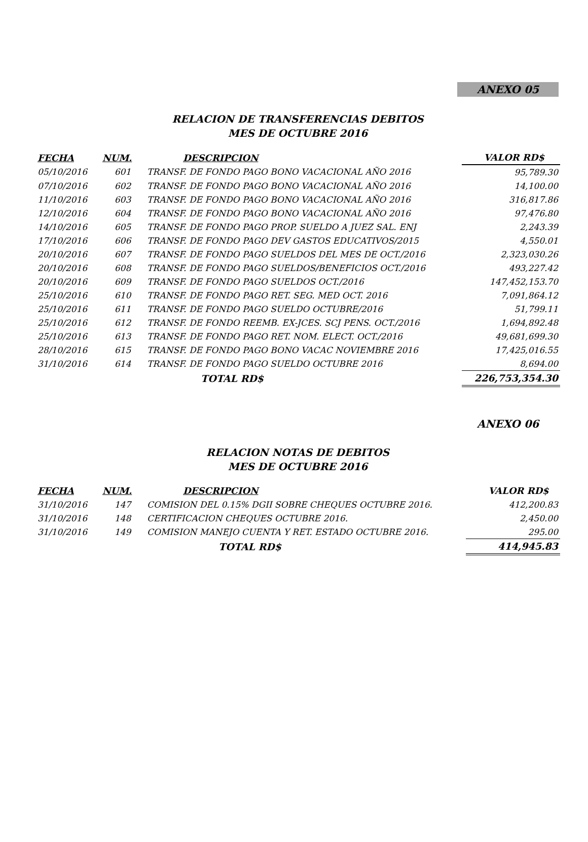ANEXO 05
RELACION DE TRANSFERENCIAS DEBITOS
MES DE OCTUBRE 2016
| FECHA | NUM. | DESCRIPCION | VALOR RD$ |
| --- | --- | --- | --- |
| 05/10/2016 | 601 | TRANSF. DE FONDO PAGO BONO VACACIONAL AÑO 2016 | 95,789.30 |
| 07/10/2016 | 602 | TRANSF. DE FONDO PAGO BONO VACACIONAL AÑO 2016 | 14,100.00 |
| 11/10/2016 | 603 | TRANSF. DE FONDO PAGO BONO VACACIONAL AÑO 2016 | 316,817.86 |
| 12/10/2016 | 604 | TRANSF. DE FONDO PAGO BONO VACACIONAL AÑO 2016 | 97,476.80 |
| 14/10/2016 | 605 | TRANSF. DE FONDO PAGO PROP. SUELDO A JUEZ SAL. ENJ | 2,243.39 |
| 17/10/2016 | 606 | TRANSF. DE FONDO PAGO DEV GASTOS EDUCATIVOS/2015 | 4,550.01 |
| 20/10/2016 | 607 | TRANSF. DE FONDO PAGO SUELDOS DEL MES DE OCT./2016 | 2,323,030.26 |
| 20/10/2016 | 608 | TRANSF. DE FONDO PAGO SUELDOS/BENEFICIOS OCT./2016 | 493,227.42 |
| 20/10/2016 | 609 | TRANSF. DE FONDO PAGO SUELDOS OCT./2016 | 147,452,153.70 |
| 25/10/2016 | 610 | TRANSF. DE FONDO PAGO RET. SEG. MED OCT. 2016 | 7,091,864.12 |
| 25/10/2016 | 611 | TRANSF. DE FONDO PAGO SUELDO OCTUBRE/2016 | 51,799.11 |
| 25/10/2016 | 612 | TRANSF. DE FONDO REEMB. EX-JCES. SCJ PENS. OCT./2016 | 1,694,892.48 |
| 25/10/2016 | 613 | TRANSF. DE FONDO PAGO RET. NOM. ELECT. OCT./2016 | 49,681,699.30 |
| 28/10/2016 | 615 | TRANSF. DE FONDO PAGO BONO VACAC NOVIEMBRE 2016 | 17,425,016.55 |
| 31/10/2016 | 614 | TRANSF. DE FONDO PAGO SUELDO OCTUBRE 2016 | 8,694.00 |
| | | TOTAL RD$ | 226,753,354.30 |
ANEXO 06
RELACION NOTAS DE DEBITOS
MES DE OCTUBRE 2016
| FECHA | NUM. | DESCRIPCION | VALOR RD$ |
| --- | --- | --- | --- |
| 31/10/2016 | 147 | COMISION DEL 0.15% DGII SOBRE CHEQUES OCTUBRE 2016. | 412,200.83 |
| 31/10/2016 | 148 | CERTIFICACION CHEQUES OCTUBRE 2016. | 2,450.00 |
| 31/10/2016 | 149 | COMISION MANEJO CUENTA Y RET. ESTADO OCTUBRE 2016. | 295.00 |
| | | TOTAL RD$ | 414,945.83 |